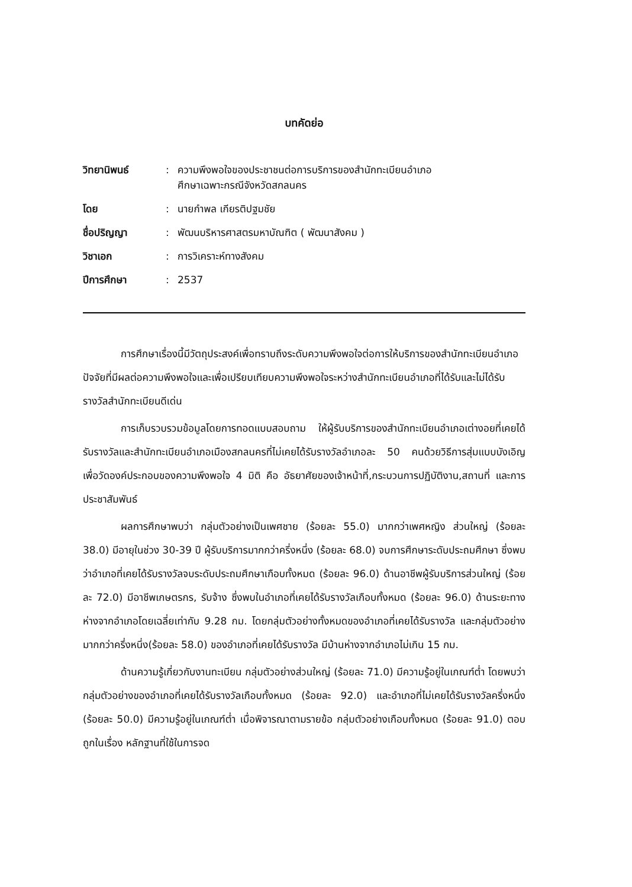บทคัดย่อ
| วิทยานิพนธ์ | : | ความพึงพอใจของประชาชนต่อการบริการของสำนักทะเบียนอำเภอ ศึกษาเฉพาะกรณีจังหวัดสกลนคร |
| โดย | : | นายกำพล เกียรติปฐมชัย |
| ชื่อปริญญา | : | พัฒนบริหารศาสตรมหาบัณฑิต ( พัฒนาสังคม ) |
| วิชาเอก | : | การวิเคราะห์ทางสังคม |
| ปีการศึกษา | : | 2537 |
การศึกษาเรื่องนี้มีวัตถุประสงค์เพื่อทราบถึงระดับความพึงพอใจต่อการให้บริการของสำนักทะเบียนอำเภอ ปัจจัยที่มีผลต่อความพึงพอใจและเพื่อเปรียบเทียบความพึงพอใจระหว่างสำนักทะเบียนอำเภอที่ได้รับและไม่ได้รับรางวัลสำนักทะเบียนดีเด่น
การเก็บรวบรวมข้อมูลโดยการทอดแบบสอบถาม ให้ผู้รับบริการของสำนักทะเบียนอำเภอเต่างอยที่เคยได้รับรางวัลและสำนักทะเบียนอำเภอเมืองสกลนครที่ไม่เคยได้รับรางวัลอำเภอละ 50 คนด้วยวิธีการสุ่มแบบบังเอิญ เพื่อวัดองค์ประกอบของความพึงพอใจ 4 มิติ คือ อัธยาศัยของเจ้าหน้าที่,กระบวนการปฏิบัติงาน,สถานที่ และการประชาสัมพันธ์
ผลการศึกษาพบว่า กลุ่มตัวอย่างเป็นเพศชาย (ร้อยละ 55.0) มากกว่าเพศหญิง ส่วนใหญ่ (ร้อยละ 38.0) มีอายุในช่วง 30-39 ปี ผู้รับบริการมากกว่าครึ่งหนึ่ง (ร้อยละ 68.0) จบการศึกษาระดับประถมศึกษา ซึ่งพบว่าอำเภอที่เคยได้รับรางวัลจบระดับประถมศึกษาเกือบทั้งหมด (ร้อยละ 96.0) ด้านอาชีพผู้รับบริการส่วนใหญ่ (ร้อยละ 72.0) มีอาชีพเกษตรกร, รับจ้าง ซึ่งพบในอำเภอที่เคยได้รับรางวัลเกือบทั้งหมด (ร้อยละ 96.0) ด้านระยะทางห่างจากอำเภอโดยเฉลี่ยเท่ากับ 9.28 กม. โดยกลุ่มตัวอย่างทั้งหมดของอำเภอที่เคยได้รับรางวัล และกลุ่มตัวอย่างมากกว่าครึ่งหนึ่ง(ร้อยละ 58.0) ของอำเภอที่เคยได้รับรางวัล มีบ้านห่างจากอำเภอไม่เกิน 15 กม.
ด้านความรู้เกี่ยวกับงานทะเบียน กลุ่มตัวอย่างส่วนใหญ่ (ร้อยละ 71.0) มีความรู้อยู่ในเกณฑ์ต่ำ โดยพบว่า กลุ่มตัวอย่างของอำเภอที่เคยได้รับรางวัลเกือบทั้งหมด (ร้อยละ 92.0) และอำเภอที่ไม่เคยได้รับรางวัลครึ่งหนึ่ง (ร้อยละ 50.0) มีความรู้อยู่ในเกณฑ์ต่ำ เมื่อพิจารณาตามรายข้อ กลุ่มตัวอย่างเกือบทั้งหมด (ร้อยละ 91.0) ตอบถูกในเรื่อง หลักฐานที่ใช้ในการจด